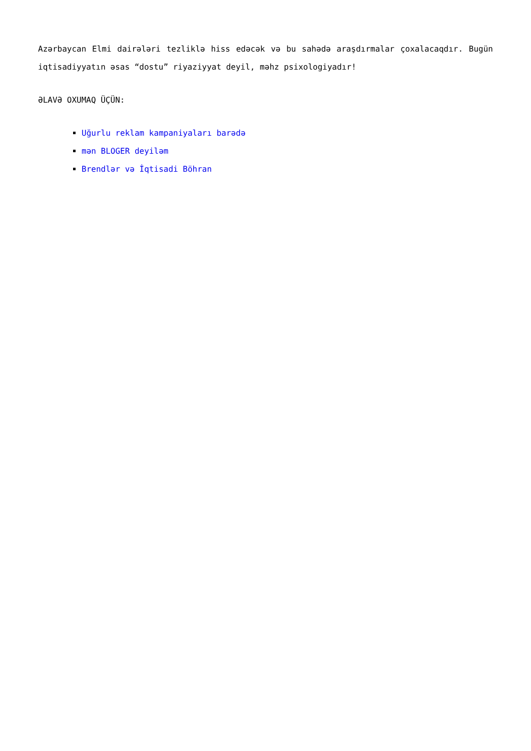Azərbaycan Elmi dairələri tezliklə hiss edəcək və bu sahədə araşdırmalar çoxalacaqdır. Bugün iqtisadiyyatın əsas “dostu” riyaziyyat deyil, məhz psixologiyadır!
ƏLAVƏ OXUMAQ ÜÇÜN:
Uğurlu reklam kampaniyaları barədə
mən BLOGER deyiləm
Brendlər və İqtisadi Böhran